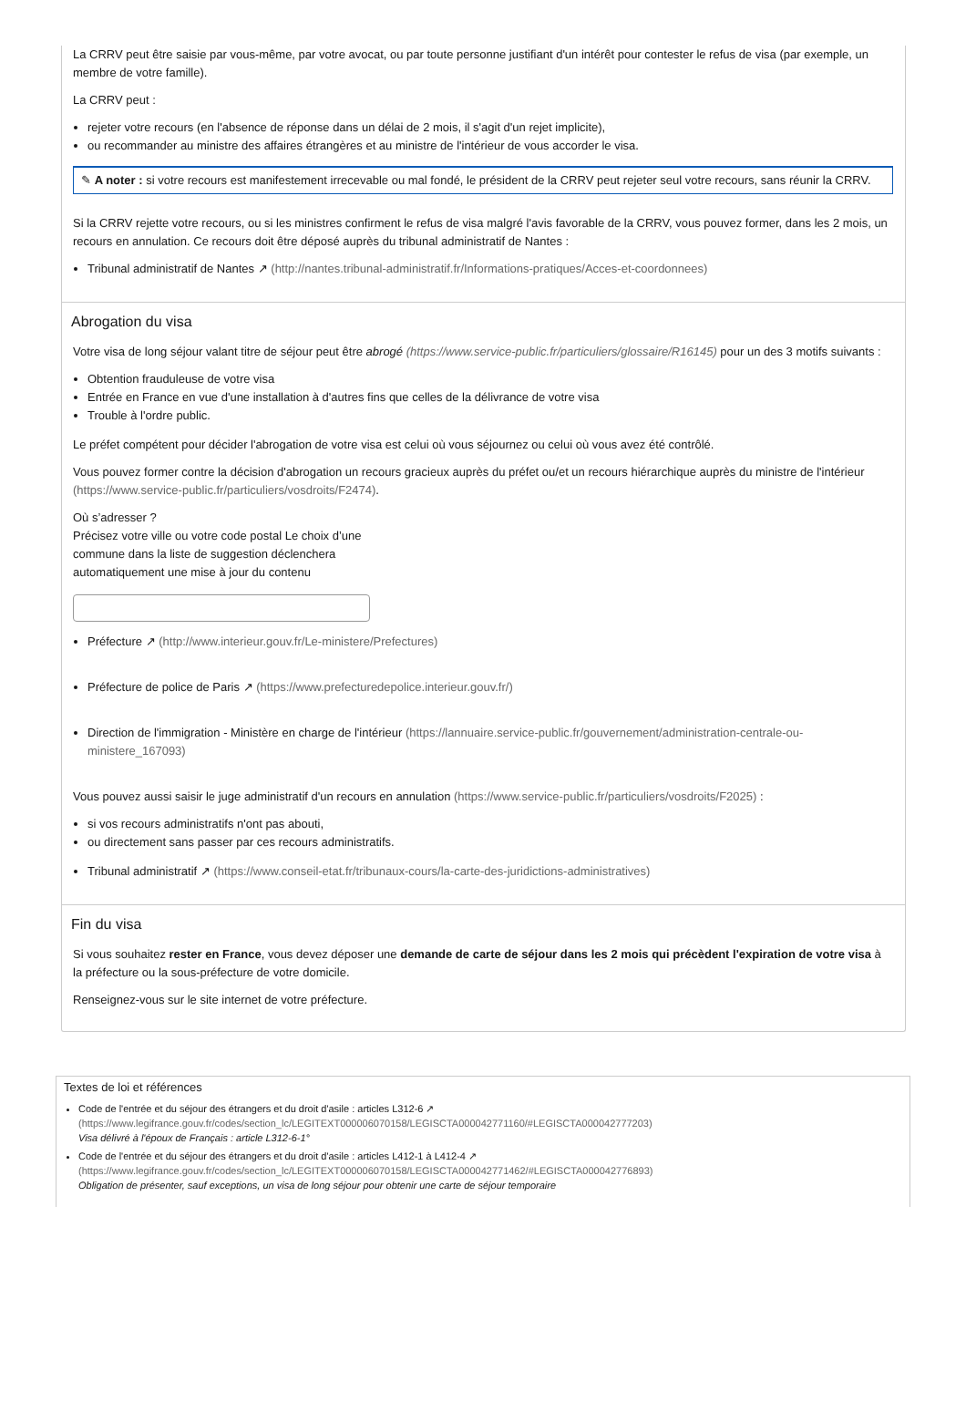La CRRV peut être saisie par vous-même, par votre avocat, ou par toute personne justifiant d'un intérêt pour contester le refus de visa (par exemple, un membre de votre famille).
La CRRV peut :
rejeter votre recours (en l'absence de réponse dans un délai de 2 mois, il s'agit d'un rejet implicite),
ou recommander au ministre des affaires étrangères et au ministre de l'intérieur de vous accorder le visa.
✎ A noter : si votre recours est manifestement irrecevable ou mal fondé, le président de la CRRV peut rejeter seul votre recours, sans réunir la CRRV.
Si la CRRV rejette votre recours, ou si les ministres confirment le refus de visa malgré l'avis favorable de la CRRV, vous pouvez former, dans les 2 mois, un recours en annulation. Ce recours doit être déposé auprès du tribunal administratif de Nantes :
Tribunal administratif de Nantes ↗ (http://nantes.tribunal-administratif.fr/Informations-pratiques/Acces-et-coordonnees)
Abrogation du visa
Votre visa de long séjour valant titre de séjour peut être abrogé (https://www.service-public.fr/particuliers/glossaire/R16145) pour un des 3 motifs suivants :
Obtention frauduleuse de votre visa
Entrée en France en vue d'une installation à d'autres fins que celles de la délivrance de votre visa
Trouble à l'ordre public.
Le préfet compétent pour décider l'abrogation de votre visa est celui où vous séjournez ou celui où vous avez été contrôlé.
Vous pouvez former contre la décision d'abrogation un recours gracieux auprès du préfet ou/et un recours hiérarchique auprès du ministre de l'intérieur (https://www.service-public.fr/particuliers/vosdroits/F2474).
Où s’adresser ?
Précisez votre ville ou votre code postal Le choix d’une commune dans la liste de suggestion déclenchera automatiquement une mise à jour du contenu
Préfecture ↗ (http://www.interieur.gouv.fr/Le-ministere/Prefectures)
Préfecture de police de Paris ↗ (https://www.prefecturedepolice.interieur.gouv.fr/)
Direction de l'immigration - Ministère en charge de l'intérieur (https://lannuaire.service-public.fr/gouvernement/administration-centrale-ou-ministere_167093)
Vous pouvez aussi saisir le juge administratif d'un recours en annulation (https://www.service-public.fr/particuliers/vosdroits/F2025) :
si vos recours administratifs n'ont pas abouti,
ou directement sans passer par ces recours administratifs.
Tribunal administratif ↗ (https://www.conseil-etat.fr/tribunaux-cours/la-carte-des-juridictions-administratives)
Fin du visa
Si vous souhaitez rester en France, vous devez déposer une demande de carte de séjour dans les 2 mois qui précèdent l'expiration de votre visa à la préfecture ou la sous-préfecture de votre domicile.
Renseignez-vous sur le site internet de votre préfecture.
Textes de loi et références
Code de l'entrée et du séjour des étrangers et du droit d'asile : articles L312-6 ↗
(https://www.legifrance.gouv.fr/codes/section_lc/LEGITEXT000006070158/LEGISCTA000042771160/#LEGISCTA000042777203)
Visa délivré à l'époux de Français : article L312-6-1°
Code de l'entrée et du séjour des étrangers et du droit d'asile : articles L412-1 à L412-4 ↗
(https://www.legifrance.gouv.fr/codes/section_lc/LEGITEXT000006070158/LEGISCTA000042771462/#LEGISCTA000042776893)
Obligation de présenter, sauf exceptions, un visa de long séjour pour obtenir une carte de séjour temporaire